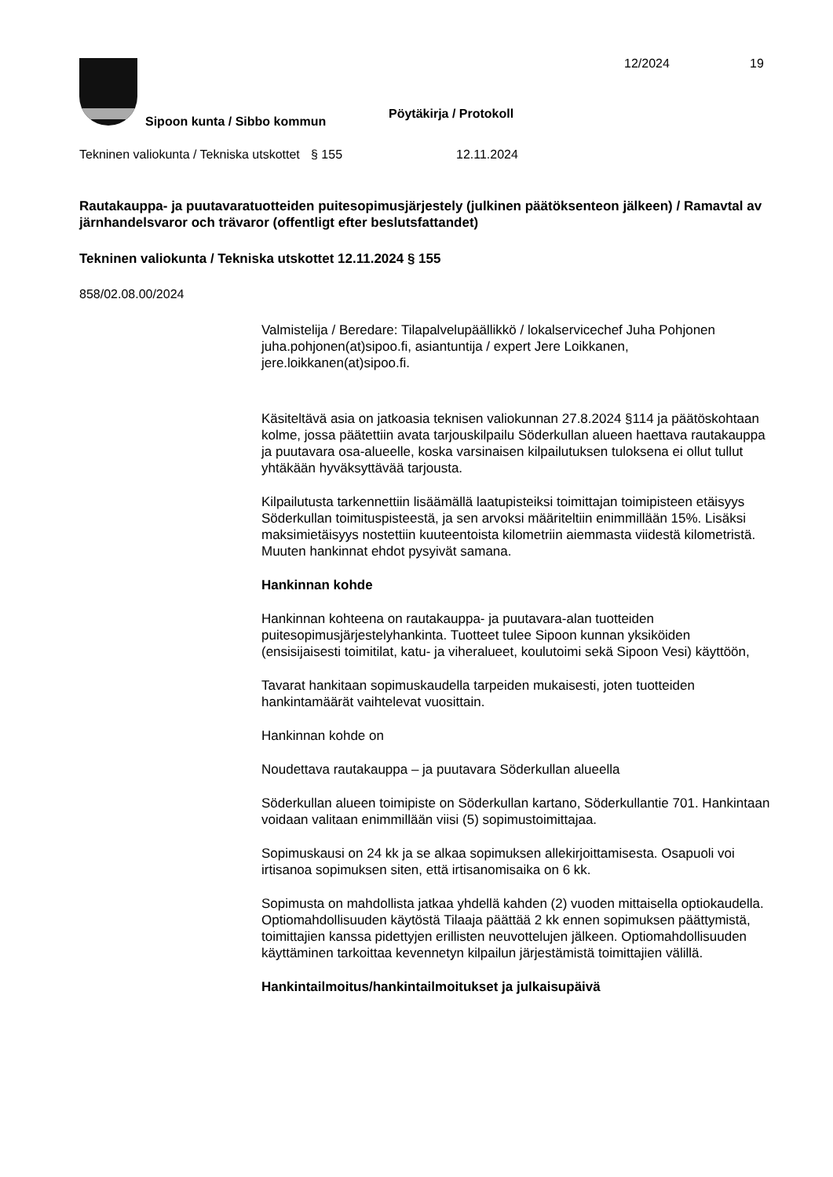12/2024 19
Sipoon kunta / Sibbo kommun
Pöytäkirja / Protokoll
Tekninen valiokunta / Tekniska utskottet
§ 155 12.11.2024
Rautakauppa- ja puutavaratuotteiden puitesopimusjärjestely (julkinen päätöksenteon jälkeen) / Ramavtal av järnhandelsvaror och trävaror (offentligt efter beslutsfattandet)
Tekninen valiokunta / Tekniska utskottet 12.11.2024 § 155
858/02.08.00/2024
Valmistelija / Beredare: Tilapalvelupäällikkö / lokalservicechef Juha Pohjonen juha.pohjonen(at)sipoo.fi, asiantuntija / expert Jere Loikkanen, jere.loikkanen(at)sipoo.fi.
Käsiteltävä asia on jatkoasia teknisen valiokunnan 27.8.2024 §114 ja päätöskohtaan kolme, jossa päätettiin avata tarjouskilpailu Söderkullan alueen haettava rautakauppa ja puutavara osa-alueelle, koska varsinaisen kilpailutuksen tuloksena ei ollut tullut yhtäkään hyväksyttävää tarjousta.
Kilpailutusta tarkennettiin lisäämällä laatupisteiksi toimittajan toimipisteen etäisyys Söderkullan toimituspisteestä, ja sen arvoksi määriteltiin enimmillään 15%. Lisäksi maksimietäisyys nostettiin kuuteentoista kilometriin aiemmasta viidestä kilometristä. Muuten hankinnat ehdot pysyivät samana.
Hankinnan kohde
Hankinnan kohteena on rautakauppa- ja puutavara-alan tuotteiden puitesopimusjärjestelyhankinta. Tuotteet tulee Sipoon kunnan yksiköiden (ensisijaisesti toimitilat, katu- ja viheralueet, koulutoimi sekä Sipoon Vesi) käyttöön,
Tavarat hankitaan sopimuskaudella tarpeiden mukaisesti, joten tuotteiden hankintamäärät vaihtelevat vuosittain.
Hankinnan kohde on
Noudettava rautakauppa – ja puutavara Söderkullan alueella
Söderkullan alueen toimipiste on Söderkullan kartano, Söderkullantie 701. Hankintaan voidaan valitaan enimmillään viisi (5) sopimustoimittajaa.
Sopimuskausi on 24 kk ja se alkaa sopimuksen allekirjoittamisesta. Osapuoli voi irtisanoa sopimuksen siten, että irtisanomisaika on 6 kk.
Sopimusta on mahdollista jatkaa yhdellä kahden (2) vuoden mittaisella optiokaudella. Optiomahdollisuuden käytöstä Tilaaja päättää 2 kk ennen sopimuksen päättymistä, toimittajien kanssa pidettyjen erillisten neuvottelujen jälkeen. Optiomahdollisuuden käyttäminen tarkoittaa kevennetyn kilpailun järjestämistä toimittajien välillä.
Hankintailmoitus/hankintailmoitukset ja julkaisupäivä